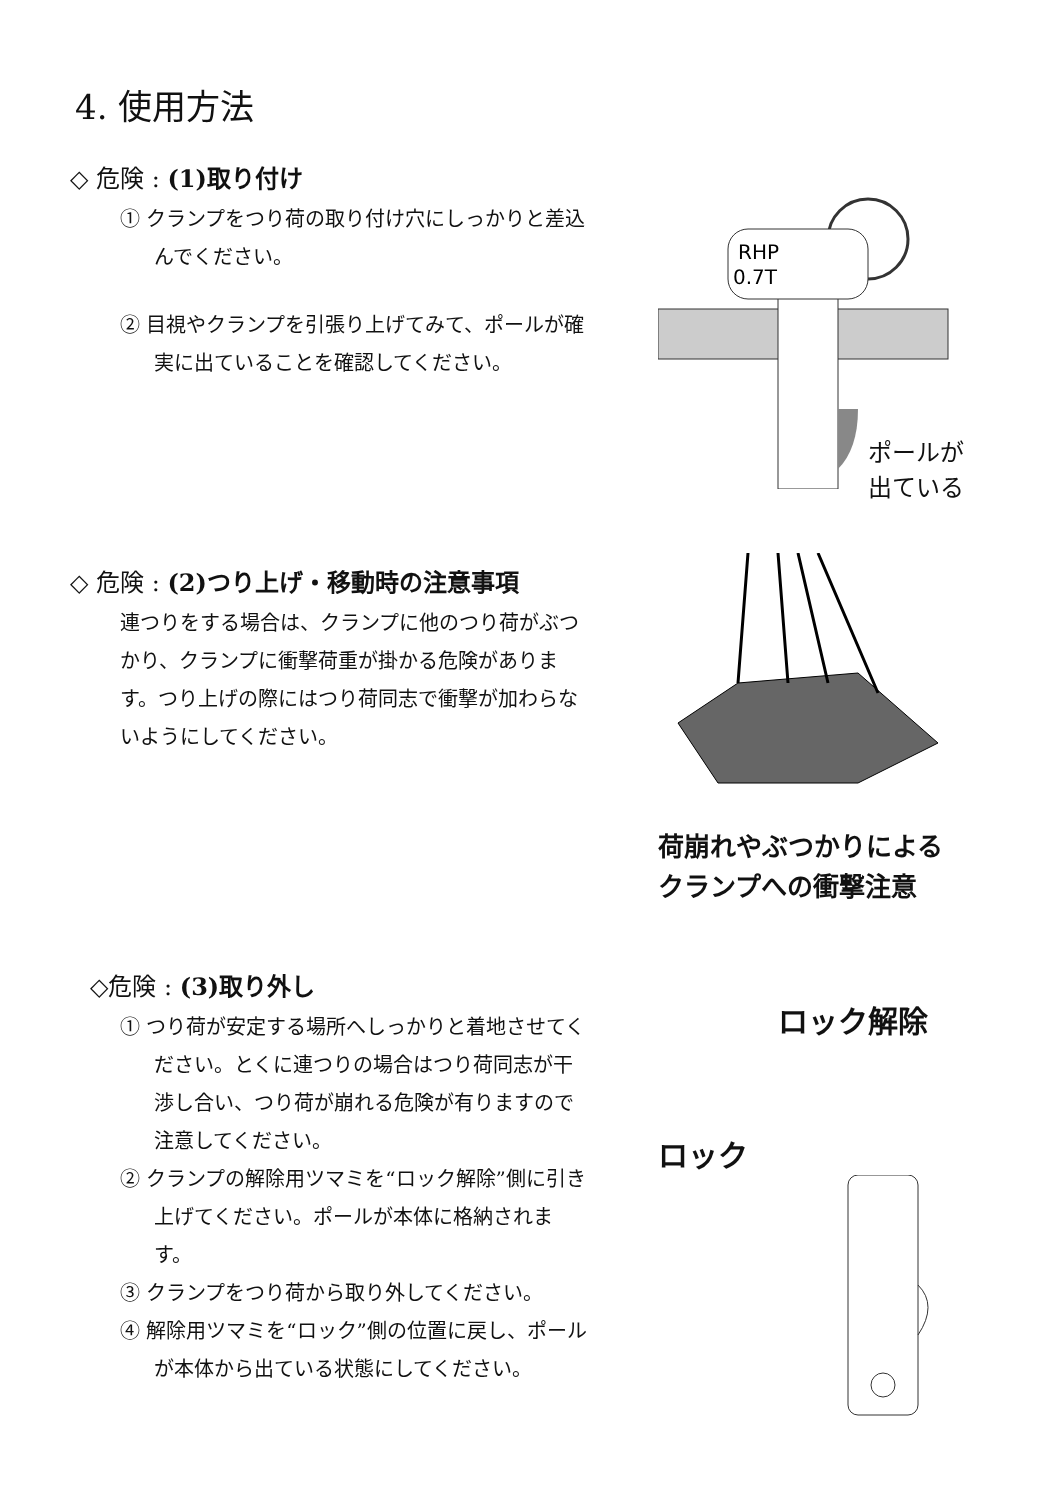4. 使用方法
◇ 危険 : (1)取り付け
① クランプをつり荷の取り付け穴にしっかりと差込んでください。
② 目視やクランプを引張り上げてみて、ポールが確実に出ていることを確認してください。
RHP
0.7T
ポールが
出ている
◇ 危険 : (2)つり上げ・移動時の注意事項
連つりをする場合は、クランプに他のつり荷がぶつかり、クランプに衝撃荷重が掛かる危険があります。つり上げの際にはつり荷同志で衝撃が加わらないようにしてください。
荷崩れやぶつかりによる
クランプへの衝撃注意
◇危険 : (3)取り外し
① つり荷が安定する場所へしっかりと着地させてください。とくに連つりの場合はつり荷同志が干渉し合い、つり荷が崩れる危険が有りますので注意してください。
② クランプの解除用ツマミを“ロック解除”側に引き上げてください。ポールが本体に格納されます。
③ クランプをつり荷から取り外してください。
④ 解除用ツマミを“ロック”側の位置に戻し、ポールが本体から出ている状態にしてください。
ロック解除
ロック